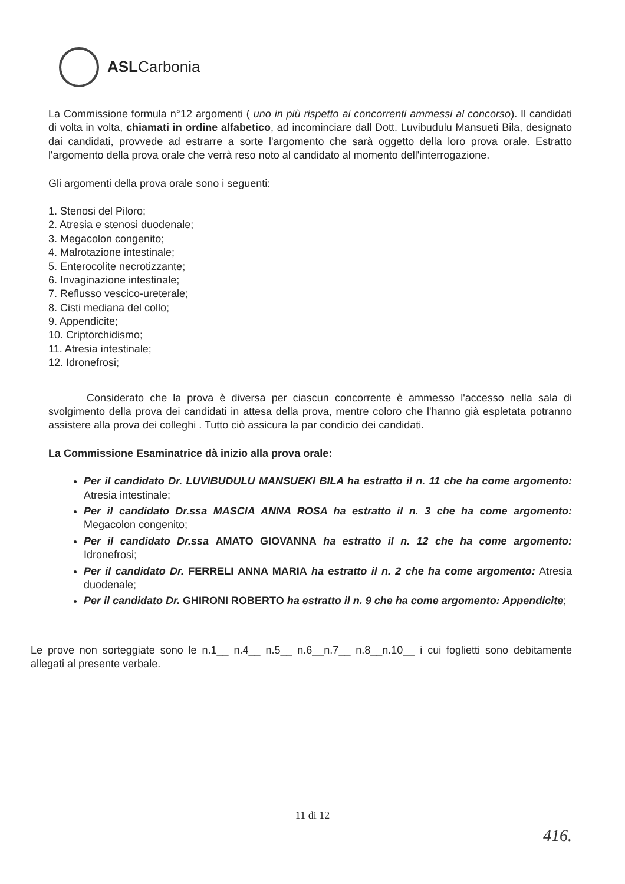ASLCarbonia
La Commissione formula n°12 argomenti ( uno in più rispetto ai concorrenti ammessi al concorso). Il candidati di volta in volta, chiamati in ordine alfabetico, ad incominciare dall Dott. Luvibudulu Mansueti Bila, designato dai candidati, provvede ad estrarre a sorte l'argomento che sarà oggetto della loro prova orale. Estratto l'argomento della prova orale che verrà reso noto al candidato al momento dell'interrogazione.
Gli argomenti della prova orale sono i seguenti:
1. Stenosi del Piloro;
2. Atresia e stenosi duodenale;
3. Megacolon congenito;
4. Malrotazione intestinale;
5. Enterocolite necrotizzante;
6. Invaginazione intestinale;
7. Reflusso vescico-ureterale;
8. Cisti mediana del collo;
9. Appendicite;
10. Criptorchidismo;
11. Atresia intestinale;
12. Idronefrosi;
Considerato che la prova è diversa per ciascun concorrente è ammesso l'accesso nella sala di svolgimento della prova dei candidati in attesa della prova, mentre coloro che l'hanno già espletata potranno assistere alla prova dei colleghi . Tutto ciò assicura la par condicio dei candidati.
La Commissione Esaminatrice dà inizio alla prova orale:
Per il candidato Dr. LUVIBUDULU MANSUEKI BILA ha estratto il n. 11 che ha come argomento: Atresia intestinale;
Per il candidato Dr.ssa MASCIA ANNA ROSA ha estratto il n. 3 che ha come argomento: Megacolon congenito;
Per il candidato Dr.ssa AMATO GIOVANNA ha estratto il n. 12 che ha come argomento: Idronefrosi;
Per il candidato Dr. FERRELI ANNA MARIA ha estratto il n. 2 che ha come argomento: Atresia duodenale;
Per il candidato Dr. GHIRONI ROBERTO ha estratto il n. 9 che ha come argomento: Appendicite;
Le prove non sorteggiate sono le n.1__ n.4__ n.5__ n.6__n.7__ n.8__n.10__ i cui foglietti sono debitamente allegati al presente verbale.
11 di 12
416.